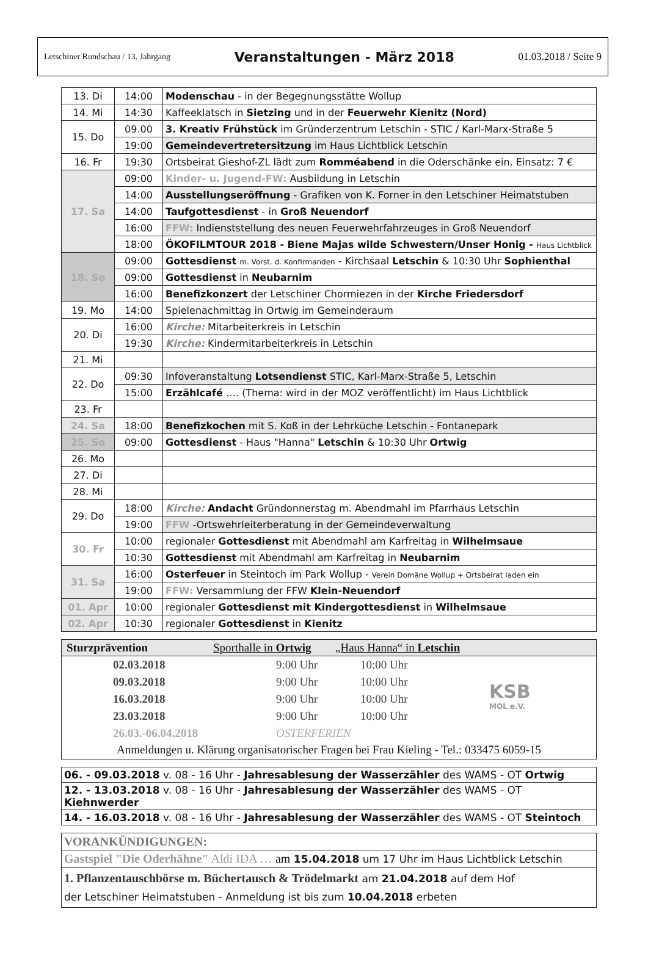Letschiner Rundschau / 13. Jahrgang Veranstaltungen - März 2018 01.03.2018 / Seite 9
| 13. Di | 14:00 | Modenschau - in der Begegnungsstätte Wollup |
| 14. Mi | 14:30 | Kaffeeklatsch in Sietzing und in der Feuerwehr Kienitz (Nord) |
| 15. Do | 09.00 | 3. Kreativ Frühstück im Gründerzentrum Letschin - STIC / Karl-Marx-Straße 5 |
| | 19:00 | Gemeindevertretersitzung im Haus Lichtblick Letschin |
| 16. Fr | 19:30 | Ortsbeirat Gieshof-ZL lädt zum Romméabend in die Oderschänke ein. Einsatz: 7 € |
| 17. Sa | 09:00 | Kinder- u. Jugend-FW: Ausbildung in Letschin |
| | 14:00 | Ausstellungseröffnung - Grafiken von K. Forner in den Letschiner Heimatstuben |
| | 14:00 | Taufgottesdienst - in Groß Neuendorf |
| | 16:00 | FFW: Indienststellung des neuen Feuerwehrfahrzeuges in Groß Neuendorf |
| | 18:00 | ÖKOFILMTOUR 2018 - Biene Majas wilde Schwestern/Unser Honig - Haus Lichtblick |
| 18. So | 09:00 | Gottesdienst m. Vorst. d. Konfirmanden - Kirchsaal Letschin & 10:30 Uhr Sophienthal |
| | 09:00 | Gottesdienst in Neubarnim |
| | 16:00 | Benefizkonzert der Letschiner Chormiezen in der Kirche Friedersdorf |
| 19. Mo | 14:00 | Spielenachmittag in Ortwig im Gemeinderaum |
| 20. Di | 16:00 | Kirche: Mitarbeiterkreis in Letschin |
| | 19:30 | Kirche: Kindermitarbeiterkreis in Letschin |
| 21. Mi | | |
| 22. Do | 09:30 | Infoveranstaltung Lotsendienst STIC, Karl-Marx-Straße 5, Letschin |
| | 15:00 | Erzählcafé …. (Thema: wird in der MOZ veröffentlicht) im Haus Lichtblick |
| 23. Fr | | |
| 24. Sa | 18:00 | Benefizkochen mit S. Koß in der Lehrküche Letschin - Fontanepark |
| 25. So | 09:00 | Gottesdienst - Haus "Hanna" Letschin & 10:30 Uhr Ortwig |
| 26. Mo | | |
| 27. Di | | |
| 28. Mi | | |
| 29. Do | 18:00 | Kirche: Andacht Gründonnerstag m. Abendmahl im Pfarrhaus Letschin |
| | 19:00 | FFW -Ortswehrleiterberatung in der Gemeindeverwaltung |
| 30. Fr | 10:00 | regionaler Gottesdienst mit Abendmahl am Karfreitag in Wilhelmsaue |
| | 10:30 | Gottesdienst mit Abendmahl am Karfreitag in Neubarnim |
| 31. Sa | 16:00 | Osterfeuer in Steintoch im Park Wollup - Verein Domäne Wollup + Ortsbeirat laden ein |
| | 19:00 | FFW: Versammlung der FFW Klein-Neuendorf |
| 01. Apr | 10:00 | regionaler Gottesdienst mit Kindergottesdienst in Wilhelmsaue |
| 02. Apr | 10:30 | regionaler Gottesdienst in Kienitz |
Sturzprävention Sporthalle in Ortwig „Haus Hanna“ in Letschin
| 02.03.2018 | 9:00 Uhr | 10:00 Uhr |
| 09.03.2018 | 9:00 Uhr | 10:00 Uhr |
| 16.03.2018 | 9:00 Uhr | 10:00 Uhr |
| 23.03.2018 | 9:00 Uhr | 10:00 Uhr |
| 26.03.-06.04.2018 | OSTERFERIEN | |
KSB
MOL e.V.
Anmeldungen u. Klärung organisatorischer Fragen bei Frau Kieling - Tel.: 033475 6059-15
06. - 09.03.2018 v. 08 - 16 Uhr - Jahresablesung der Wasserzähler des WAMS - OT Ortwig
12. - 13.03.2018 v. 08 - 16 Uhr - Jahresablesung der Wasserzähler des WAMS - OT Kiehnwerder
14. - 16.03.2018 v. 08 - 16 Uhr - Jahresablesung der Wasserzähler des WAMS - OT Steintoch
VORANKÜNDIGUNGEN:
Gastspiel "Die Oderhähne" Aldi IDA … am 15.04.2018 um 17 Uhr im Haus Lichtblick Letschin
1. Pflanzentauschbörse m. Büchertausch & Trödelmarkt am 21.04.2018 auf dem Hof
der Letschiner Heimatstuben - Anmeldung ist bis zum 10.04.2018 erbeten